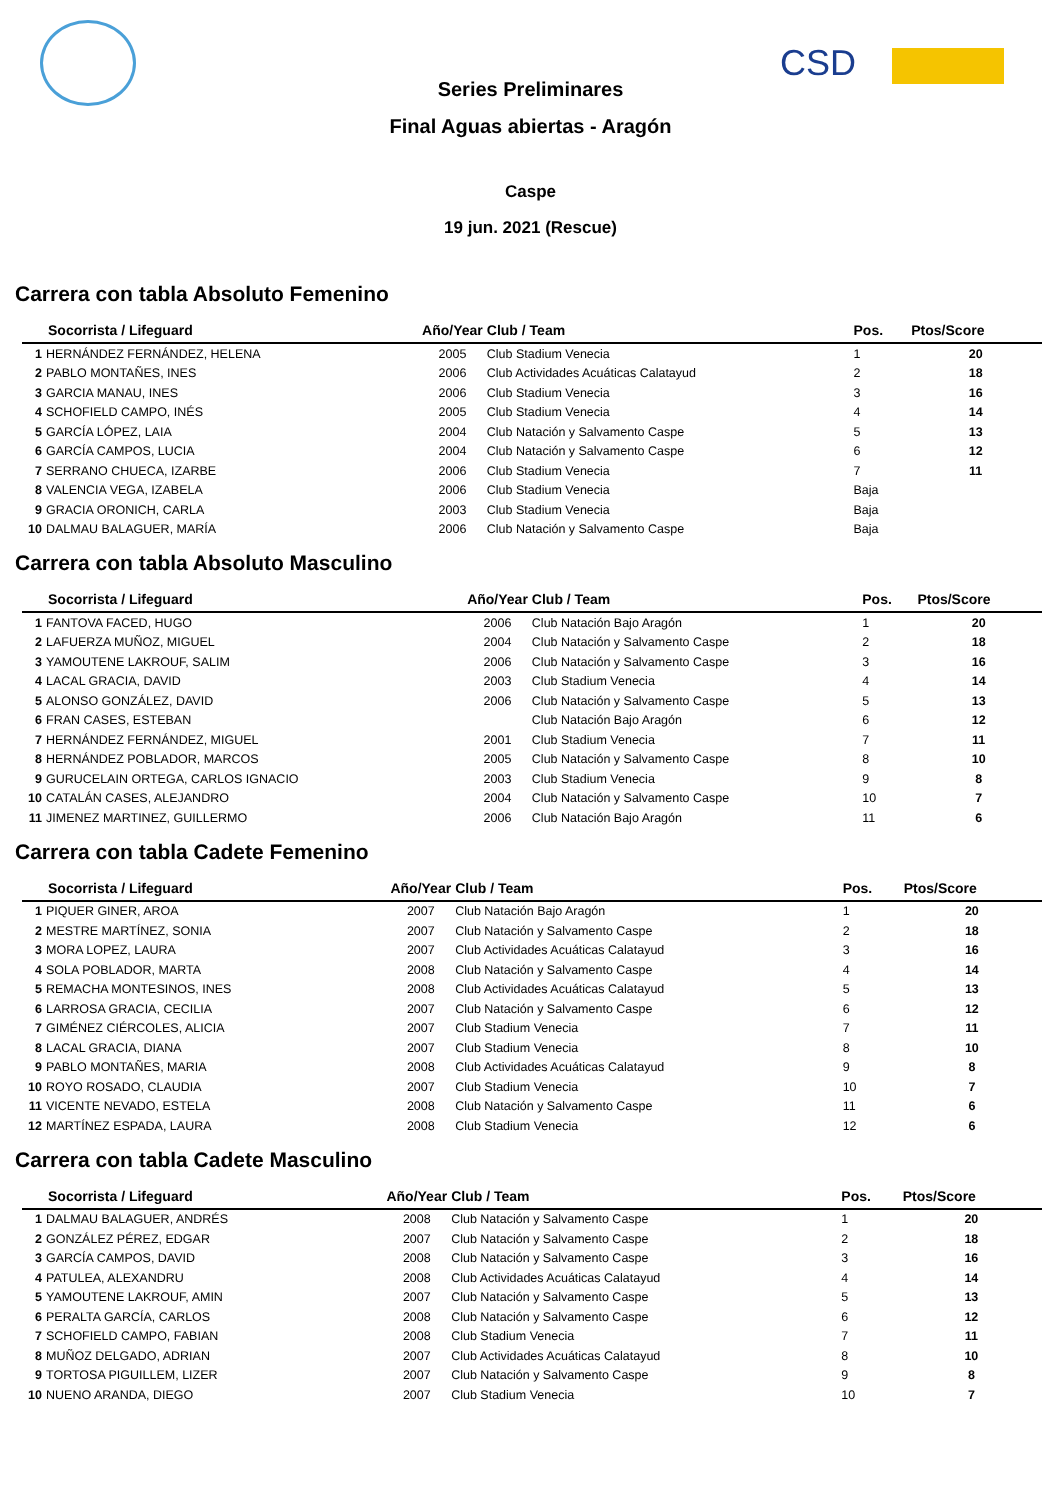CSD
Series Preliminares
Final Aguas abiertas - Aragón
Caspe
19 jun. 2021 (Rescue)
Carrera con tabla Absoluto Femenino
| Socorrista / Lifeguard | | Año/Year | Club / Team | Pos. | Ptos/Score |
| --- | --- | --- | --- | --- | --- |
| 1 | HERNÁNDEZ FERNÁNDEZ, HELENA | 2005 | Club Stadium Venecia | 1 | 20 |
| 2 | PABLO MONTAÑES, INES | 2006 | Club Actividades Acuáticas Calatayud | 2 | 18 |
| 3 | GARCIA MANAU, INES | 2006 | Club Stadium Venecia | 3 | 16 |
| 4 | SCHOFIELD CAMPO, INÉS | 2005 | Club Stadium Venecia | 4 | 14 |
| 5 | GARCÍA LÓPEZ, LAIA | 2004 | Club Natación y Salvamento Caspe | 5 | 13 |
| 6 | GARCÍA CAMPOS, LUCIA | 2004 | Club Natación y Salvamento Caspe | 6 | 12 |
| 7 | SERRANO CHUECA, IZARBE | 2006 | Club Stadium Venecia | 7 | 11 |
| 8 | VALENCIA VEGA, IZABELA | 2006 | Club Stadium Venecia | Baja | |
| 9 | GRACIA ORONICH, CARLA | 2003 | Club Stadium Venecia | Baja | |
| 10 | DALMAU BALAGUER, MARÍA | 2006 | Club Natación y Salvamento Caspe | Baja | |
Carrera con tabla Absoluto Masculino
| Socorrista / Lifeguard | | Año/Year | Club / Team | Pos. | Ptos/Score |
| --- | --- | --- | --- | --- | --- |
| 1 | FANTOVA FACED, HUGO | 2006 | Club Natación Bajo Aragón | 1 | 20 |
| 2 | LAFUERZA MUÑOZ, MIGUEL | 2004 | Club Natación y Salvamento Caspe | 2 | 18 |
| 3 | YAMOUTENE LAKROUF, SALIM | 2006 | Club Natación y Salvamento Caspe | 3 | 16 |
| 4 | LACAL GRACIA, DAVID | 2003 | Club Stadium Venecia | 4 | 14 |
| 5 | ALONSO GONZÁLEZ, DAVID | 2006 | Club Natación y Salvamento Caspe | 5 | 13 |
| 6 | FRAN CASES, ESTEBAN | | Club Natación Bajo Aragón | 6 | 12 |
| 7 | HERNÁNDEZ FERNÁNDEZ, MIGUEL | 2001 | Club Stadium Venecia | 7 | 11 |
| 8 | HERNÁNDEZ POBLADOR, MARCOS | 2005 | Club Natación y Salvamento Caspe | 8 | 10 |
| 9 | GURUCELAIN ORTEGA, CARLOS IGNACIO | 2003 | Club Stadium Venecia | 9 | 8 |
| 10 | CATALÁN CASES, ALEJANDRO | 2004 | Club Natación y Salvamento Caspe | 10 | 7 |
| 11 | JIMENEZ MARTINEZ, GUILLERMO | 2006 | Club Natación Bajo Aragón | 11 | 6 |
Carrera con tabla Cadete Femenino
| Socorrista / Lifeguard | | Año/Year | Club / Team | Pos. | Ptos/Score |
| --- | --- | --- | --- | --- | --- |
| 1 | PIQUER GINER, AROA | 2007 | Club Natación Bajo Aragón | 1 | 20 |
| 2 | MESTRE MARTÍNEZ, SONIA | 2007 | Club Natación y Salvamento Caspe | 2 | 18 |
| 3 | MORA LOPEZ, LAURA | 2007 | Club Actividades Acuáticas Calatayud | 3 | 16 |
| 4 | SOLA POBLADOR, MARTA | 2008 | Club Natación y Salvamento Caspe | 4 | 14 |
| 5 | REMACHA MONTESINOS, INES | 2008 | Club Actividades Acuáticas Calatayud | 5 | 13 |
| 6 | LARROSA GRACIA, CECILIA | 2007 | Club Natación y Salvamento Caspe | 6 | 12 |
| 7 | GIMÉNEZ CIÉRCOLES, ALICIA | 2007 | Club Stadium Venecia | 7 | 11 |
| 8 | LACAL GRACIA, DIANA | 2007 | Club Stadium Venecia | 8 | 10 |
| 9 | PABLO MONTAÑES, MARIA | 2008 | Club Actividades Acuáticas Calatayud | 9 | 8 |
| 10 | ROYO ROSADO, CLAUDIA | 2007 | Club Stadium Venecia | 10 | 7 |
| 11 | VICENTE NEVADO, ESTELA | 2008 | Club Natación y Salvamento Caspe | 11 | 6 |
| 12 | MARTÍNEZ ESPADA, LAURA | 2008 | Club Stadium Venecia | 12 | 6 |
Carrera con tabla Cadete Masculino
| Socorrista / Lifeguard | | Año/Year | Club / Team | Pos. | Ptos/Score |
| --- | --- | --- | --- | --- | --- |
| 1 | DALMAU BALAGUER, ANDRÉS | 2008 | Club Natación y Salvamento Caspe | 1 | 20 |
| 2 | GONZÁLEZ PÉREZ, EDGAR | 2007 | Club Natación y Salvamento Caspe | 2 | 18 |
| 3 | GARCÍA CAMPOS, DAVID | 2008 | Club Natación y Salvamento Caspe | 3 | 16 |
| 4 | PATULEA, ALEXANDRU | 2008 | Club Actividades Acuáticas Calatayud | 4 | 14 |
| 5 | YAMOUTENE LAKROUF, AMIN | 2007 | Club Natación y Salvamento Caspe | 5 | 13 |
| 6 | PERALTA GARCÍA, CARLOS | 2008 | Club Natación y Salvamento Caspe | 6 | 12 |
| 7 | SCHOFIELD CAMPO, FABIAN | 2008 | Club Stadium Venecia | 7 | 11 |
| 8 | MUÑOZ DELGADO, ADRIAN | 2007 | Club Actividades Acuáticas Calatayud | 8 | 10 |
| 9 | TORTOSA PIGUILLEM, LIZER | 2007 | Club Natación y Salvamento Caspe | 9 | 8 |
| 10 | NUENO ARANDA, DIEGO | 2007 | Club Stadium Venecia | 10 | 7 |